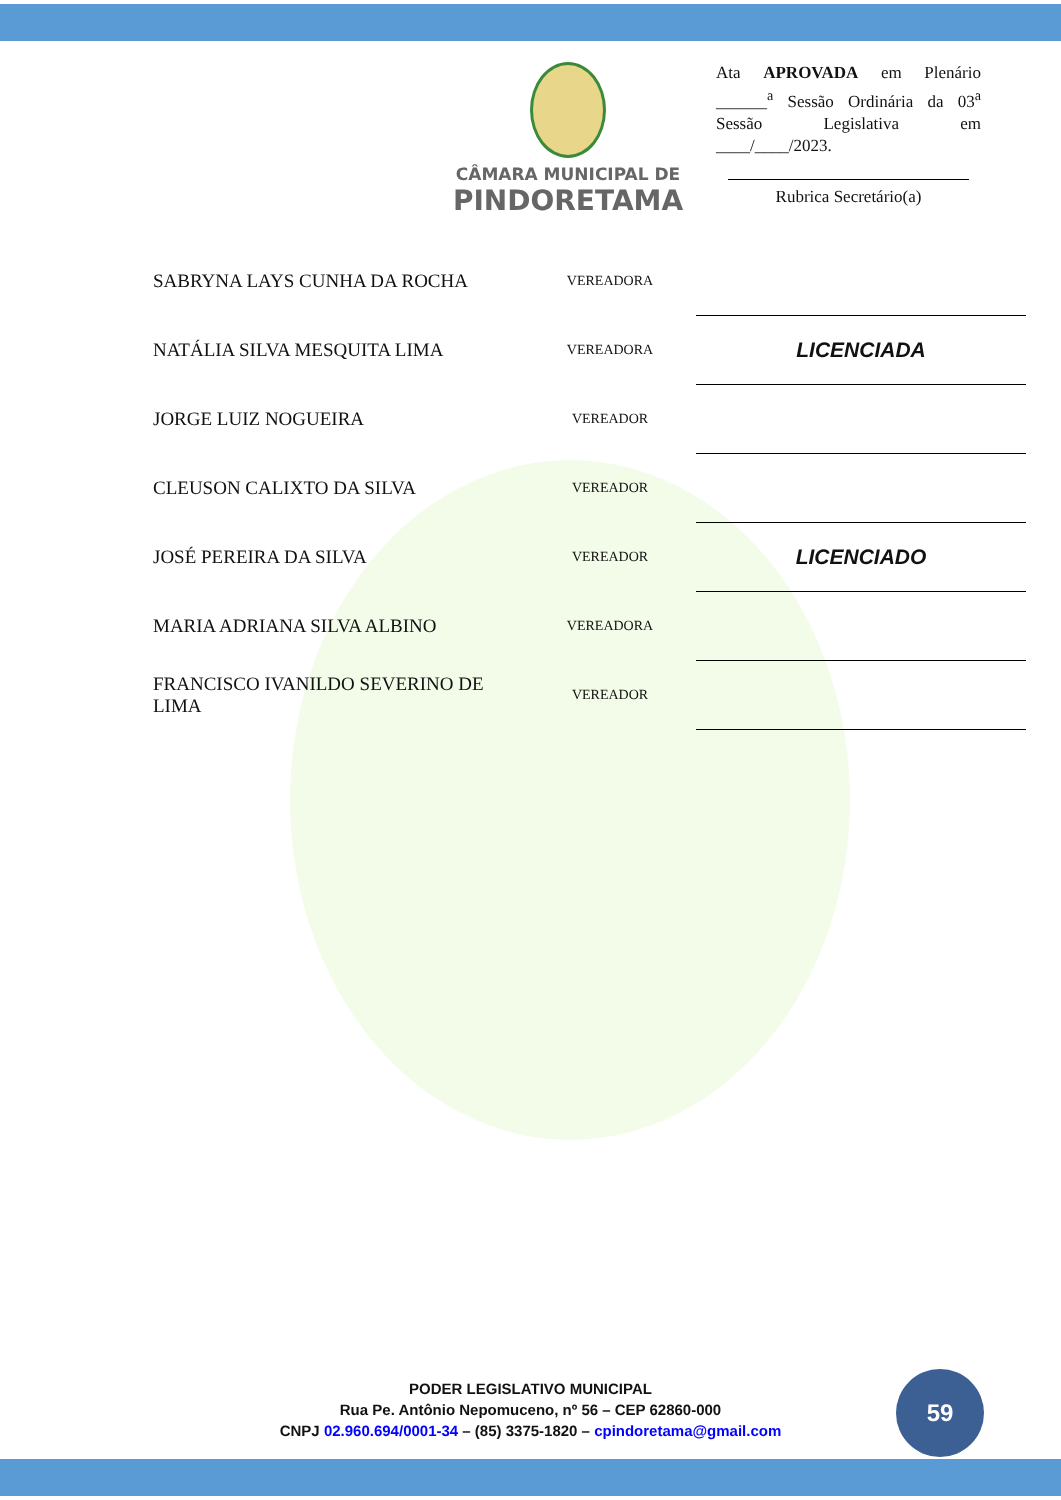CÂMARA MUNICIPAL DE
PINDORETAMA
Ata APROVADA em Plenário ______<sup>a</sup> Sessão Ordinária da 03<sup>a</sup> Sessão Legislativa em ____/____/2023.
Rubrica Secretário(a)
| SABRYNA LAYS CUNHA DA ROCHA | VEREADORA | |
| NATÁLIA SILVA MESQUITA LIMA | VEREADORA | LICENCIADA |
| JORGE LUIZ NOGUEIRA | VEREADOR | |
| CLEUSON CALIXTO DA SILVA | VEREADOR | |
| JOSÉ PEREIRA DA SILVA | VEREADOR | LICENCIADO |
| MARIA ADRIANA SILVA ALBINO | VEREADORA | |
| FRANCISCO IVANILDO SEVERINO DE LIMA | VEREADOR | |
PODER LEGISLATIVO MUNICIPAL
Rua Pe. Antônio Nepomuceno, nº 56 – CEP 62860-000
CNPJ 02.960.694/0001-34 – (85) 3375-1820 – cpindoretama@gmail.com
59